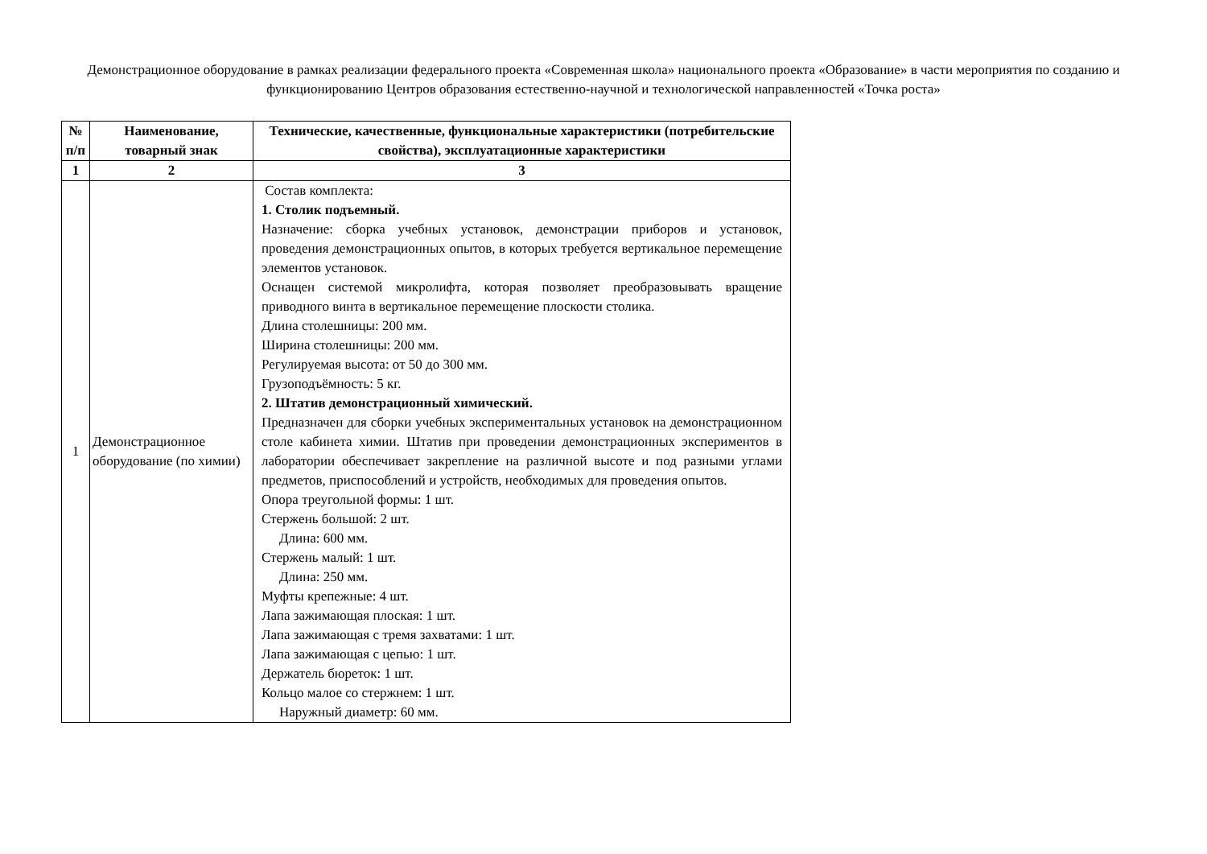Демонстрационное оборудование в рамках реализации федерального проекта «Современная школа» национального проекта «Образование» в части мероприятия по созданию и функционированию Центров образования естественно-научной и технологической направленностей «Точка роста»
| № п/п | Наименование, товарный знак | Технические, качественные, функциональные характеристики (потребительские свойства), эксплуатационные характеристики |
| --- | --- | --- |
| 1 | 2 | 3 |
| 1 | Демонстрационное оборудование (по химии) | Состав комплекта: 1. Столик подъемный. Назначение: сборка учебных установок, демонстрации приборов и установок, проведения демонстрационных опытов, в которых требуется вертикальное перемещение элементов установок. Оснащен системой микролифта, которая позволяет преобразовывать вращение приводного винта в вертикальное перемещение плоскости столика. Длина столешницы: 200 мм. Ширина столешницы: 200 мм. Регулируемая высота: от 50 до 300 мм. Грузоподъёмность: 5 кг. 2. Штатив демонстрационный химический. Предназначен для сборки учебных экспериментальных установок на демонстрационном столе кабинета химии. Штатив при проведении демонстрационных экспериментов в лаборатории обеспечивает закрепление на различной высоте и под разными углами предметов, приспособлений и устройств, необходимых для проведения опытов. Опора треугольной формы: 1 шт. Стержень большой: 2 шт. Длина: 600 мм. Стержень малый: 1 шт. Длина: 250 мм. Муфты крепежные: 4 шт. Лапа зажимающая плоская: 1 шт. Лапа зажимающая с тремя захватами: 1 шт. Лапа зажимающая с цепью: 1 шт. Держатель бюреток: 1 шт. Кольцо малое со стержнем: 1 шт. Наружный диаметр: 60 мм. |